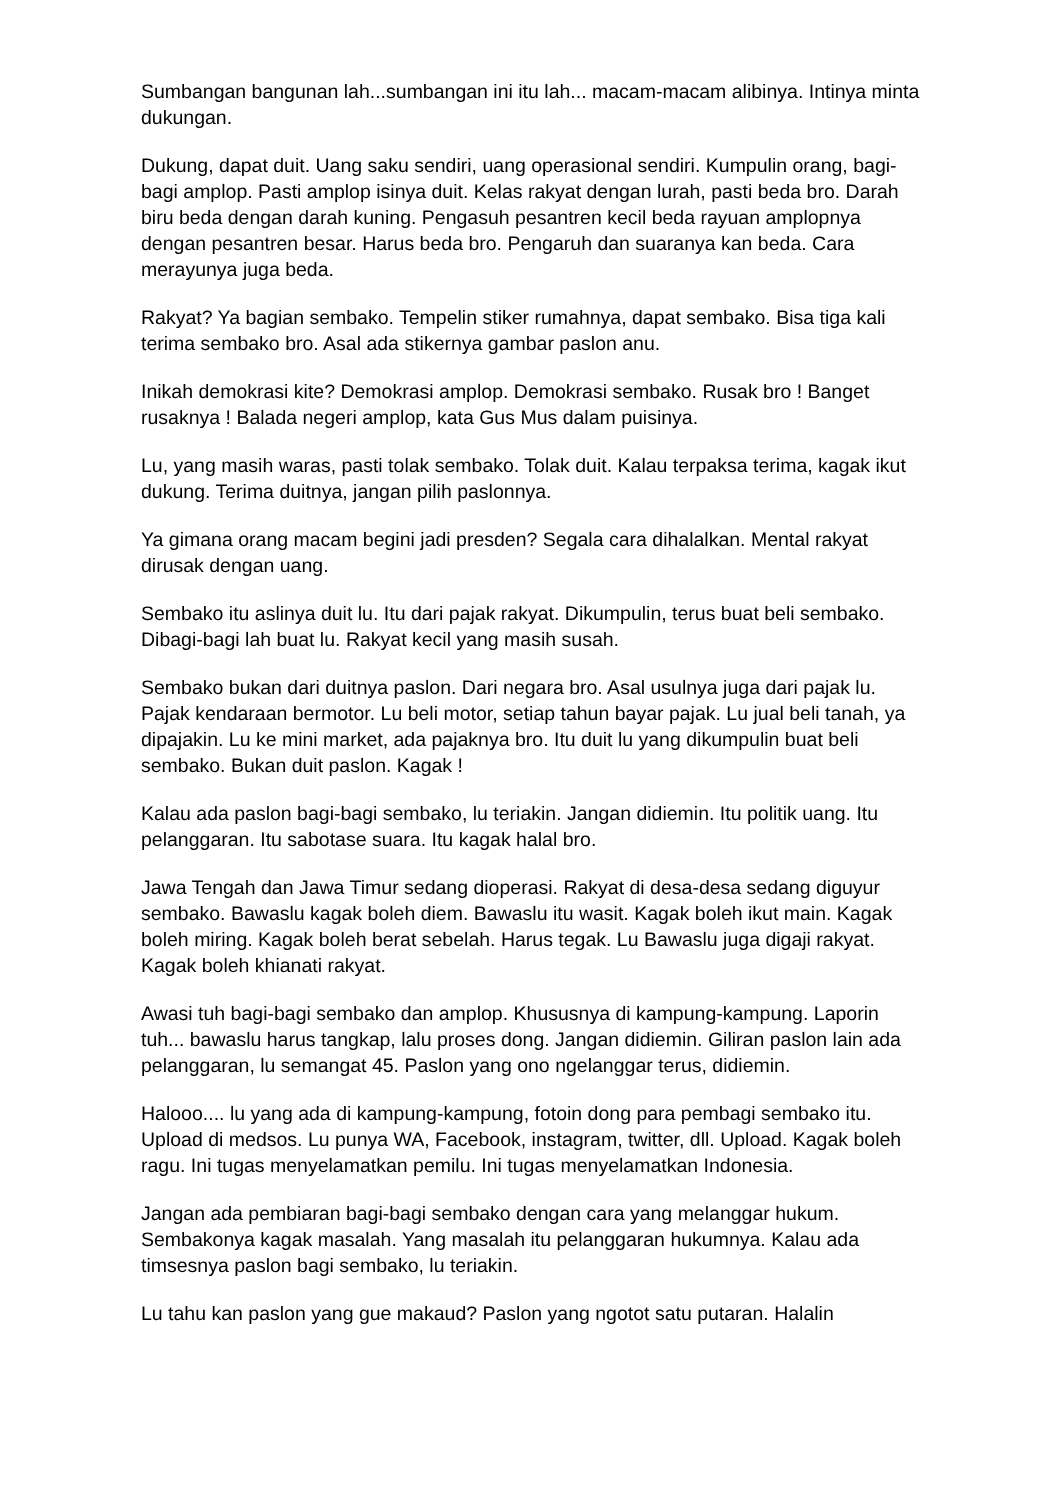Sumbangan bangunan lah...sumbangan ini itu lah... macam-macam alibinya. Intinya minta dukungan.
Dukung, dapat duit. Uang saku sendiri, uang operasional sendiri. Kumpulin orang, bagi-bagi amplop. Pasti amplop isinya duit. Kelas rakyat dengan lurah, pasti beda bro. Darah biru beda dengan darah kuning. Pengasuh pesantren kecil beda rayuan amplopnya dengan pesantren besar. Harus beda bro. Pengaruh dan suaranya kan beda. Cara merayunya juga beda.
Rakyat? Ya bagian sembako. Tempelin stiker rumahnya, dapat sembako. Bisa tiga kali terima sembako bro. Asal ada stikernya gambar paslon anu.
Inikah demokrasi kite? Demokrasi amplop. Demokrasi sembako. Rusak bro ! Banget rusaknya ! Balada negeri amplop, kata Gus Mus dalam puisinya.
Lu, yang masih waras, pasti tolak sembako. Tolak duit. Kalau terpaksa terima, kagak ikut dukung. Terima duitnya, jangan pilih paslonnya.
Ya gimana orang macam begini jadi presden? Segala cara dihalalkan. Mental rakyat dirusak dengan uang.
Sembako itu aslinya duit lu. Itu dari pajak rakyat. Dikumpulin, terus buat beli sembako. Dibagi-bagi lah buat lu. Rakyat kecil yang masih susah.
Sembako bukan dari duitnya paslon. Dari negara bro. Asal usulnya juga dari pajak lu. Pajak kendaraan bermotor. Lu beli motor, setiap tahun bayar pajak. Lu jual beli tanah, ya dipajakin. Lu ke mini market, ada pajaknya bro. Itu duit lu yang dikumpulin buat beli sembako. Bukan duit paslon. Kagak !
Kalau ada paslon bagi-bagi sembako, lu teriakin. Jangan didiemin. Itu politik uang. Itu pelanggaran. Itu sabotase suara. Itu kagak halal bro.
Jawa Tengah dan Jawa Timur sedang dioperasi. Rakyat di desa-desa sedang diguyur sembako. Bawaslu kagak boleh diem. Bawaslu itu wasit. Kagak boleh ikut main. Kagak boleh miring. Kagak boleh berat sebelah. Harus tegak. Lu Bawaslu juga digaji rakyat. Kagak boleh khianati rakyat.
Awasi tuh bagi-bagi sembako dan amplop. Khususnya di kampung-kampung. Laporin tuh... bawaslu harus tangkap, lalu proses dong. Jangan didiemin. Giliran paslon lain ada pelanggaran, lu semangat 45. Paslon yang ono ngelanggar terus, didiemin.
Halooo.... lu yang ada di kampung-kampung, fotoin dong para pembagi sembako itu. Upload di medsos. Lu punya WA, Facebook, instagram, twitter, dll. Upload. Kagak boleh ragu. Ini tugas menyelamatkan pemilu. Ini tugas menyelamatkan Indonesia.
Jangan ada pembiaran bagi-bagi sembako dengan cara yang melanggar hukum. Sembakonya kagak masalah. Yang masalah itu pelanggaran hukumnya. Kalau ada timsesnya paslon bagi sembako, lu teriakin.
Lu tahu kan paslon yang gue makaud? Paslon yang ngotot satu putaran. Halalin